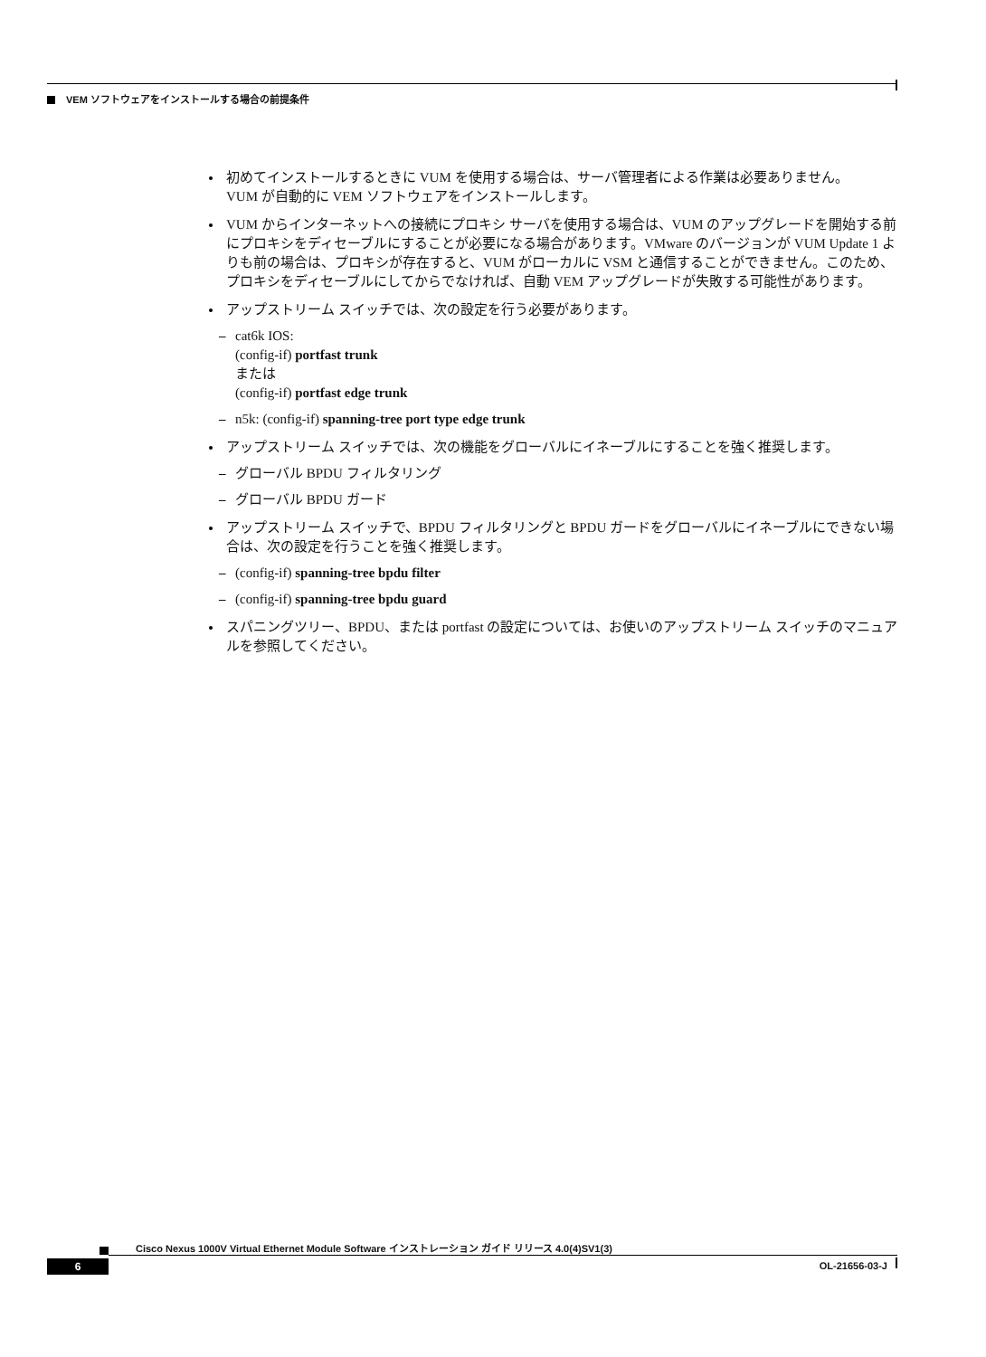VEM ソフトウェアをインストールする場合の前提条件
初めてインストールするときに VUM を使用する場合は、サーバ管理者による作業は必要ありません。
VUM が自動的に VEM ソフトウェアをインストールします。
VUM からインターネットへの接続にプロキシ サーバを使用する場合は、VUM のアップグレードを開始する前にプロキシをディセーブルにすることが必要になる場合があります。VMware のバージョンが VUM Update 1 よりも前の場合は、プロキシが存在すると、VUM がローカルに VSM と通信することができません。このため、プロキシをディセーブルにしてからでなければ、自動 VEM アップグレードが失敗する可能性があります。
アップストリーム スイッチでは、次の設定を行う必要があります。
– cat6k IOS:
(config-if) portfast trunk
または
(config-if) portfast edge trunk
– n5k: (config-if) spanning-tree port type edge trunk
アップストリーム スイッチでは、次の機能をグローバルにイネーブルにすることを強く推奨します。
– グローバル BPDU フィルタリング
– グローバル BPDU ガード
アップストリーム スイッチで、BPDU フィルタリングと BPDU ガードをグローバルにイネーブルにできない場合は、次の設定を行うことを強く推奨します。
– (config-if) spanning-tree bpdu filter
– (config-if) spanning-tree bpdu guard
スパニングツリー、BPDU、または portfast の設定については、お使いのアップストリーム スイッチのマニュアルを参照してください。
Cisco Nexus 1000V Virtual Ethernet Module Software インストレーション ガイド リリース 4.0(4)SV1(3)
6 OL-21656-03-J